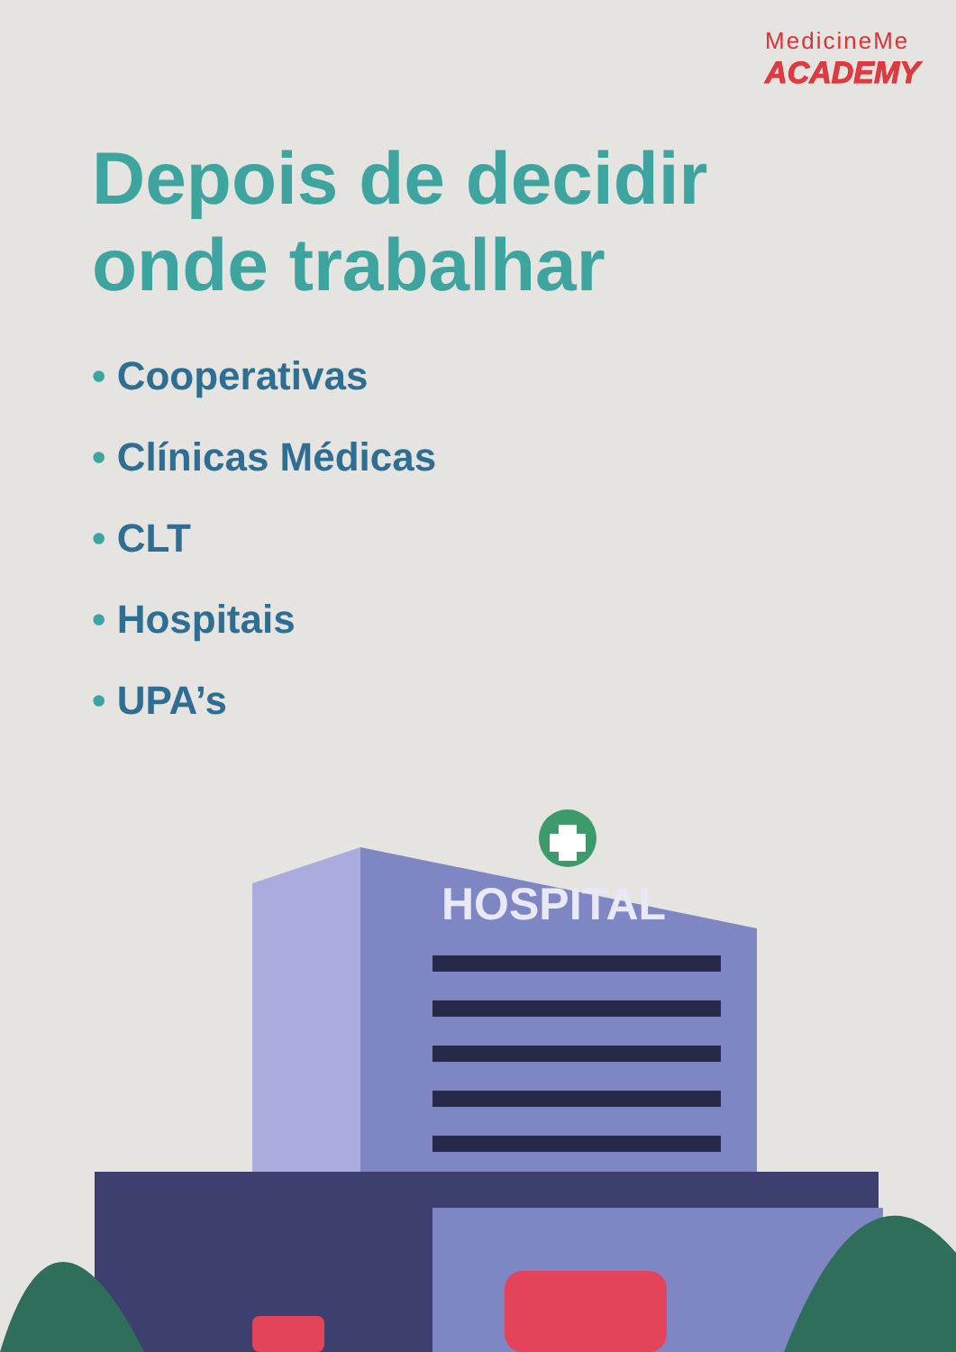MedicineMe
ACADEMY
Depois de decidir
onde trabalhar
• Cooperativas
• Clínicas Médicas
• CLT
• Hospitais
• UPA’s
HOSPITAL